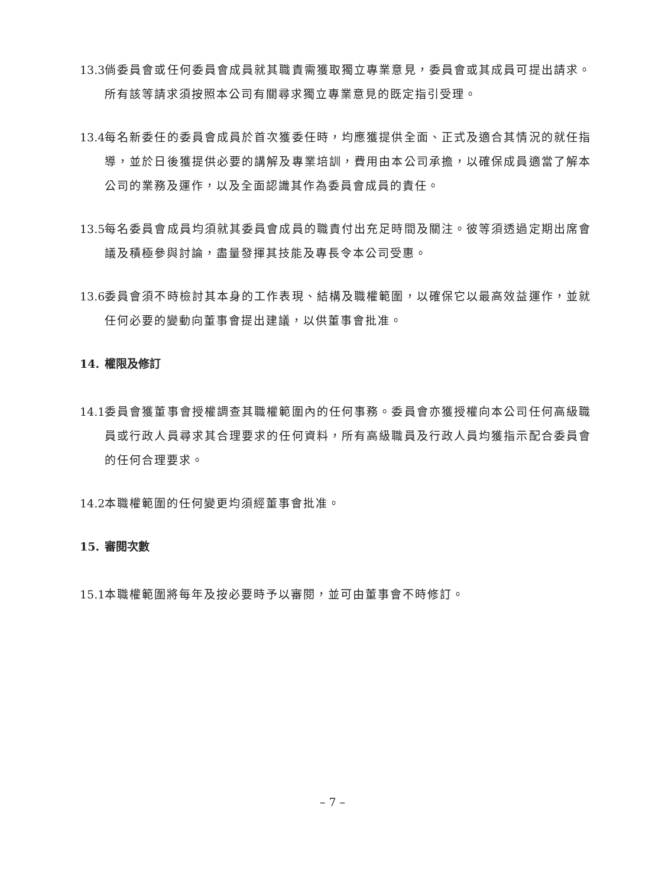13.3
倘委員會或任何委員會成員就其職責需獲取獨立專業意見，委員會或其成員可提出請求。所有該等請求須按照本公司有關尋求獨立專業意見的既定指引受理。
13.4
每名新委任的委員會成員於首次獲委任時，均應獲提供全面、正式及適合其情況的就任指導，並於日後獲提供必要的講解及專業培訓，費用由本公司承擔，以確保成員適當了解本公司的業務及運作，以及全面認識其作為委員會成員的責任。
13.5
每名委員會成員均須就其委員會成員的職責付出充足時間及關注。彼等須透過定期出席會議及積極參與討論，盡量發揮其技能及專長令本公司受惠。
13.6
委員會須不時檢討其本身的工作表現、結構及職權範圍，以確保它以最高效益運作，並就任何必要的變動向董事會提出建議，以供董事會批准。
14. 權限及修訂
14.1
委員會獲董事會授權調查其職權範圍內的任何事務。委員會亦獲授權向本公司任何高級職員或行政人員尋求其合理要求的任何資料，所有高級職員及行政人員均獲指示配合委員會的任何合理要求。
14.2
本職權範圍的任何變更均須經董事會批准。
15. 審閱次數
15.1
本職權範圍將每年及按必要時予以審閱，並可由董事會不時修訂。
– 7 –